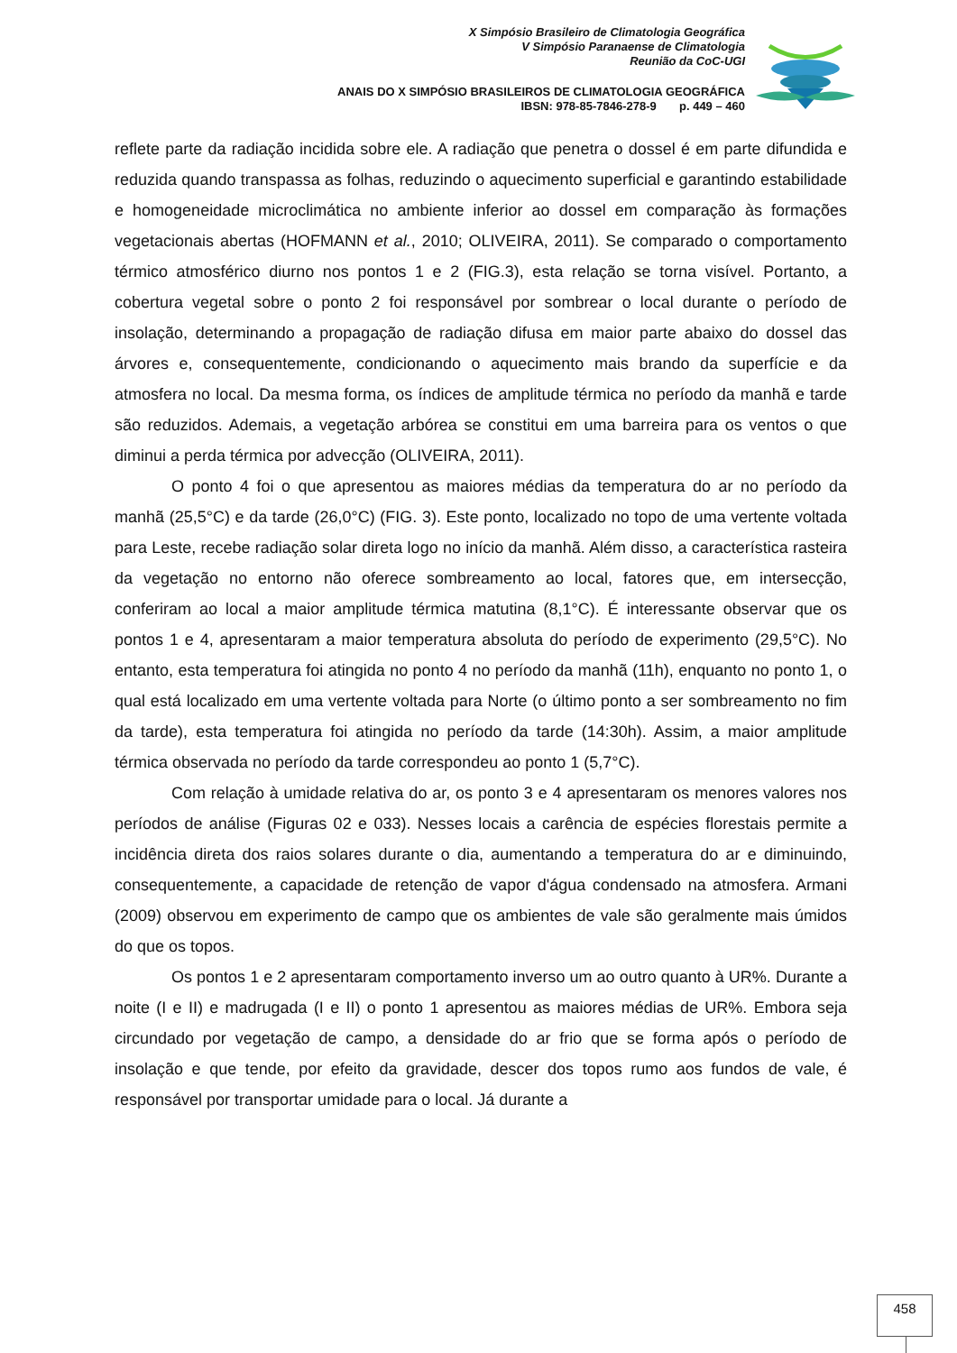X Simpósio Brasileiro de Climatologia Geográfica
V Simpósio Paranaense de Climatologia
Reunião da CoC-UGI
ANAIS DO X SIMPÓSIO BRASILEIROS DE CLIMATOLOGIA GEOGRÁFICA
IBSN: 978-85-7846-278-9 p. 449 – 460
reflete parte da radiação incidida sobre ele. A radiação que penetra o dossel é em parte difundida e reduzida quando transpassa as folhas, reduzindo o aquecimento superficial e garantindo estabilidade e homogeneidade microclimática no ambiente inferior ao dossel em comparação às formações vegetacionais abertas (HOFMANN et al., 2010; OLIVEIRA, 2011). Se comparado o comportamento térmico atmosférico diurno nos pontos 1 e 2 (FIG.3), esta relação se torna visível. Portanto, a cobertura vegetal sobre o ponto 2 foi responsável por sombrear o local durante o período de insolação, determinando a propagação de radiação difusa em maior parte abaixo do dossel das árvores e, consequentemente, condicionando o aquecimento mais brando da superfície e da atmosfera no local. Da mesma forma, os índices de amplitude térmica no período da manhã e tarde são reduzidos. Ademais, a vegetação arbórea se constitui em uma barreira para os ventos o que diminui a perda térmica por advecção (OLIVEIRA, 2011).
O ponto 4 foi o que apresentou as maiores médias da temperatura do ar no período da manhã (25,5°C) e da tarde (26,0°C) (FIG. 3). Este ponto, localizado no topo de uma vertente voltada para Leste, recebe radiação solar direta logo no início da manhã. Além disso, a característica rasteira da vegetação no entorno não oferece sombreamento ao local, fatores que, em intersecção, conferiram ao local a maior amplitude térmica matutina (8,1°C). É interessante observar que os pontos 1 e 4, apresentaram a maior temperatura absoluta do período de experimento (29,5°C). No entanto, esta temperatura foi atingida no ponto 4 no período da manhã (11h), enquanto no ponto 1, o qual está localizado em uma vertente voltada para Norte (o último ponto a ser sombreamento no fim da tarde), esta temperatura foi atingida no período da tarde (14:30h). Assim, a maior amplitude térmica observada no período da tarde correspondeu ao ponto 1 (5,7°C).
Com relação à umidade relativa do ar, os ponto 3 e 4 apresentaram os menores valores nos períodos de análise (Figuras 02 e 033). Nesses locais a carência de espécies florestais permite a incidência direta dos raios solares durante o dia, aumentando a temperatura do ar e diminuindo, consequentemente, a capacidade de retenção de vapor d'água condensado na atmosfera. Armani (2009) observou em experimento de campo que os ambientes de vale são geralmente mais úmidos do que os topos.
Os pontos 1 e 2 apresentaram comportamento inverso um ao outro quanto à UR%. Durante a noite (I e II) e madrugada (I e II) o ponto 1 apresentou as maiores médias de UR%. Embora seja circundado por vegetação de campo, a densidade do ar frio que se forma após o período de insolação e que tende, por efeito da gravidade, descer dos topos rumo aos fundos de vale, é responsável por transportar umidade para o local. Já durante a
458